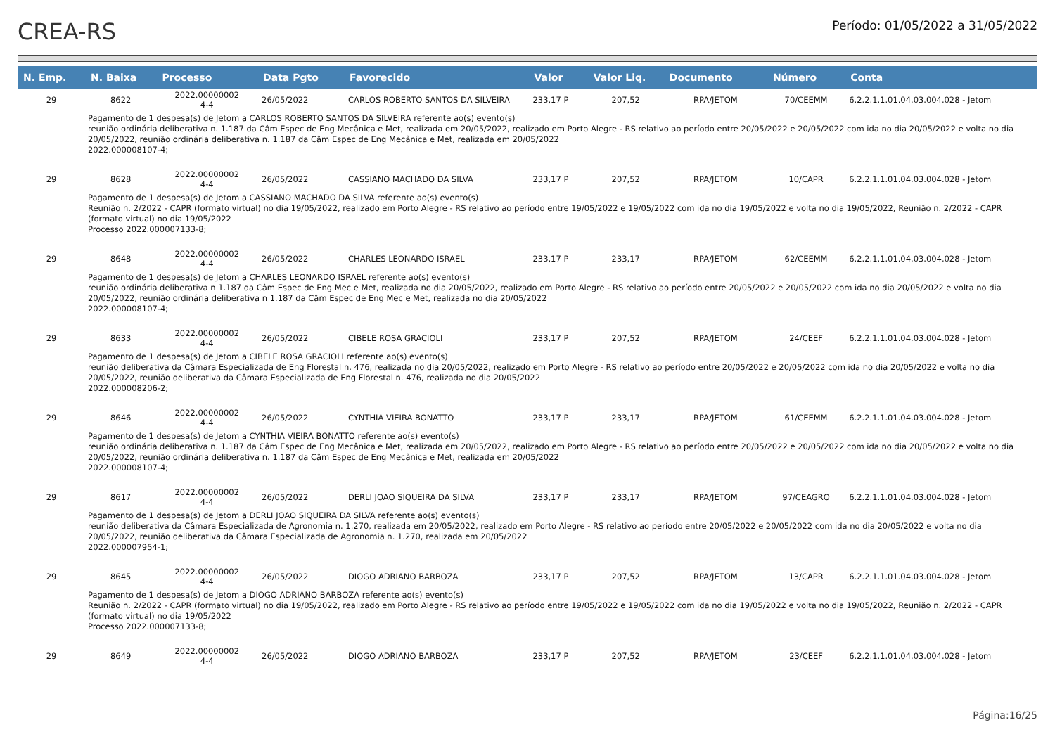CREA-RS
Período: 01/05/2022 a 31/05/2022
| N. Emp. | N. Baixa | Processo | Data Pgto | Favorecido | Valor | Valor Liq. | Documento | Número | Conta |
| --- | --- | --- | --- | --- | --- | --- | --- | --- | --- |
| 29 | 8622 | 2022.00000002 4-4 | 26/05/2022 | CARLOS ROBERTO SANTOS DA SILVEIRA | 233,17 P | 207,52 | RPA/JETOM | 70/CEEMM | 6.2.2.1.1.01.04.03.004.028 - Jetom |
| Pagamento de 1 despesa(s) de Jetom a CARLOS ROBERTO SANTOS DA SILVEIRA referente ao(s) evento(s) reunião ordinária deliberativa n. 1.187 da Câm Espec de Eng Mecânica e Met, realizada em 20/05/2022, realizado em Porto Alegre - RS relativo ao período entre 20/05/2022 e 20/05/2022 com ida no dia 20/05/2022 e volta no dia 20/05/2022, reunião ordinária deliberativa n. 1.187 da Câm Espec de Eng Mecânica e Met, realizada em 20/05/2022 2022.000008107-4; | | | | | | | | | |
| 29 | 8628 | 2022.00000002 4-4 | 26/05/2022 | CASSIANO MACHADO DA SILVA | 233,17 P | 207,52 | RPA/JETOM | 10/CAPR | 6.2.2.1.1.01.04.03.004.028 - Jetom |
| Pagamento de 1 despesa(s) de Jetom a CASSIANO MACHADO DA SILVA referente ao(s) evento(s) Reunião n. 2/2022 - CAPR (formato virtual) no dia 19/05/2022, realizado em Porto Alegre - RS relativo ao período entre 19/05/2022 e 19/05/2022 com ida no dia 19/05/2022 e volta no dia 19/05/2022, Reunião n. 2/2022 - CAPR (formato virtual) no dia 19/05/2022 Processo 2022.000007133-8; | | | | | | | | | |
| 29 | 8648 | 2022.00000002 4-4 | 26/05/2022 | CHARLES LEONARDO ISRAEL | 233,17 P | 233,17 | RPA/JETOM | 62/CEEMM | 6.2.2.1.1.01.04.03.004.028 - Jetom |
| Pagamento de 1 despesa(s) de Jetom a CHARLES LEONARDO ISRAEL referente ao(s) evento(s) reunião ordinária deliberativa n 1.187 da Câm Espec de Eng Mec e Met, realizada no dia 20/05/2022, realizado em Porto Alegre - RS relativo ao período entre 20/05/2022 e 20/05/2022 com ida no dia 20/05/2022 e volta no dia 20/05/2022, reunião ordinária deliberativa n 1.187 da Câm Espec de Eng Mec e Met, realizada no dia 20/05/2022 2022.000008107-4; | | | | | | | | | |
| 29 | 8633 | 2022.00000002 4-4 | 26/05/2022 | CIBELE ROSA GRACIOLI | 233,17 P | 207,52 | RPA/JETOM | 24/CEEF | 6.2.2.1.1.01.04.03.004.028 - Jetom |
| Pagamento de 1 despesa(s) de Jetom a CIBELE ROSA GRACIOLI referente ao(s) evento(s) reunião deliberativa da Câmara Especializada de Eng Florestal n. 476, realizada no dia 20/05/2022, realizado em Porto Alegre - RS relativo ao período entre 20/05/2022 e 20/05/2022 com ida no dia 20/05/2022 e volta no dia 20/05/2022, reunião deliberativa da Câmara Especializada de Eng Florestal n. 476, realizada no dia 20/05/2022 2022.000008206-2; | | | | | | | | | |
| 29 | 8646 | 2022.00000002 4-4 | 26/05/2022 | CYNTHIA VIEIRA BONATTO | 233,17 P | 233,17 | RPA/JETOM | 61/CEEMM | 6.2.2.1.1.01.04.03.004.028 - Jetom |
| Pagamento de 1 despesa(s) de Jetom a CYNTHIA VIEIRA BONATTO referente ao(s) evento(s) reunião ordinária deliberativa n. 1.187 da Câm Espec de Eng Mecânica e Met, realizada em 20/05/2022, realizado em Porto Alegre - RS relativo ao período entre 20/05/2022 e 20/05/2022 com ida no dia 20/05/2022 e volta no dia 20/05/2022, reunião ordinária deliberativa n. 1.187 da Câm Espec de Eng Mecânica e Met, realizada em 20/05/2022 2022.000008107-4; | | | | | | | | | |
| 29 | 8617 | 2022.00000002 4-4 | 26/05/2022 | DERLI JOAO SIQUEIRA DA SILVA | 233,17 P | 233,17 | RPA/JETOM | 97/CEAGRO | 6.2.2.1.1.01.04.03.004.028 - Jetom |
| Pagamento de 1 despesa(s) de Jetom a DERLI JOAO SIQUEIRA DA SILVA referente ao(s) evento(s) reunião deliberativa da Câmara Especializada de Agronomia n. 1.270, realizada em 20/05/2022, realizado em Porto Alegre - RS relativo ao período entre 20/05/2022 e 20/05/2022 com ida no dia 20/05/2022 e volta no dia 20/05/2022, reunião deliberativa da Câmara Especializada de Agronomia n. 1.270, realizada em 20/05/2022 2022.000007954-1; | | | | | | | | | |
| 29 | 8645 | 2022.00000002 4-4 | 26/05/2022 | DIOGO ADRIANO BARBOZA | 233,17 P | 207,52 | RPA/JETOM | 13/CAPR | 6.2.2.1.1.01.04.03.004.028 - Jetom |
| Pagamento de 1 despesa(s) de Jetom a DIOGO ADRIANO BARBOZA referente ao(s) evento(s) Reunião n. 2/2022 - CAPR (formato virtual) no dia 19/05/2022, realizado em Porto Alegre - RS relativo ao período entre 19/05/2022 e 19/05/2022 com ida no dia 19/05/2022 e volta no dia 19/05/2022, Reunião n. 2/2022 - CAPR (formato virtual) no dia 19/05/2022 Processo 2022.000007133-8; | | | | | | | | | |
| 29 | 8649 | 2022.00000002 4-4 | 26/05/2022 | DIOGO ADRIANO BARBOZA | 233,17 P | 207,52 | RPA/JETOM | 23/CEEF | 6.2.2.1.1.01.04.03.004.028 - Jetom |
Página:16/25